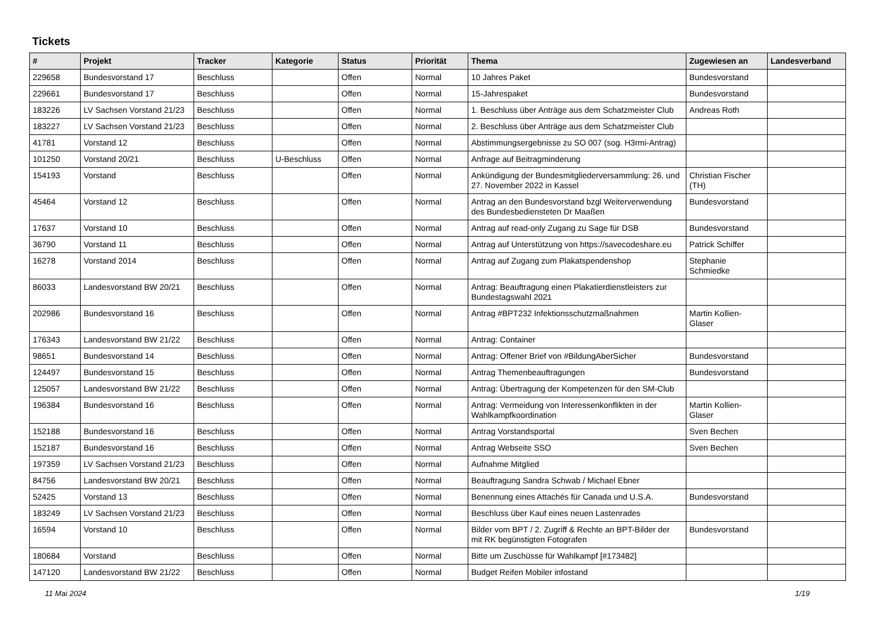Tickets
| # | Projekt | Tracker | Kategorie | Status | Priorität | Thema | Zugewiesen an | Landesverband |
| --- | --- | --- | --- | --- | --- | --- | --- | --- |
| 229658 | Bundesvorstand 17 | Beschluss | | Offen | Normal | 10 Jahres Paket | Bundesvorstand | |
| 229661 | Bundesvorstand 17 | Beschluss | | Offen | Normal | 15-Jahrespaket | Bundesvorstand | |
| 183226 | LV Sachsen Vorstand 21/23 | Beschluss | | Offen | Normal | 1. Beschluss über Anträge aus dem Schatzmeister Club | Andreas Roth | |
| 183227 | LV Sachsen Vorstand 21/23 | Beschluss | | Offen | Normal | 2. Beschluss über Anträge aus dem Schatzmeister Club | | |
| 41781 | Vorstand 12 | Beschluss | | Offen | Normal | Abstimmungsergebnisse zu SO 007 (sog. H3rmi-Antrag) | | |
| 101250 | Vorstand 20/21 | Beschluss | U-Beschluss | Offen | Normal | Anfrage auf Beitragminderung | | |
| 154193 | Vorstand | Beschluss | | Offen | Normal | Ankündigung der Bundesmitgliederversammlung: 26. und 27. November 2022 in Kassel | Christian Fischer (TH) | |
| 45464 | Vorstand 12 | Beschluss | | Offen | Normal | Antrag an den Bundesvorstand bzgl Weiterverwendung des Bundesbediensteten Dr Maaßen | Bundesvorstand | |
| 17637 | Vorstand 10 | Beschluss | | Offen | Normal | Antrag auf read-only Zugang zu Sage für DSB | Bundesvorstand | |
| 36790 | Vorstand 11 | Beschluss | | Offen | Normal | Antrag auf Unterstützung von https://savecodeshare.eu | Patrick Schiffer | |
| 16278 | Vorstand 2014 | Beschluss | | Offen | Normal | Antrag auf Zugang zum Plakatspendenshop | Stephanie Schmiedke | |
| 86033 | Landesvorstand BW 20/21 | Beschluss | | Offen | Normal | Antrag: Beauftragung einen Plakatierdienstleisters zur Bundestagswahl 2021 | | |
| 202986 | Bundesvorstand 16 | Beschluss | | Offen | Normal | Antrag #BPT232 Infektionsschutzmaßnahmen | Martin Kollien-Glaser | |
| 176343 | Landesvorstand BW 21/22 | Beschluss | | Offen | Normal | Antrag: Container | | |
| 98651 | Bundesvorstand 14 | Beschluss | | Offen | Normal | Antrag: Offener Brief von #BildungAberSicher | Bundesvorstand | |
| 124497 | Bundesvorstand 15 | Beschluss | | Offen | Normal | Antrag Themenbeauftragungen | Bundesvorstand | |
| 125057 | Landesvorstand BW 21/22 | Beschluss | | Offen | Normal | Antrag: Übertragung der Kompetenzen für den SM-Club | | |
| 196384 | Bundesvorstand 16 | Beschluss | | Offen | Normal | Antrag: Vermeidung von Interessenkonflikten in der Wahlkampfkoordination | Martin Kollien-Glaser | |
| 152188 | Bundesvorstand 16 | Beschluss | | Offen | Normal | Antrag Vorstandsportal | Sven Bechen | |
| 152187 | Bundesvorstand 16 | Beschluss | | Offen | Normal | Antrag Webseite SSO | Sven Bechen | |
| 197359 | LV Sachsen Vorstand 21/23 | Beschluss | | Offen | Normal | Aufnahme Mitglied | | |
| 84756 | Landesvorstand BW 20/21 | Beschluss | | Offen | Normal | Beauftragung Sandra Schwab / Michael Ebner | | |
| 52425 | Vorstand 13 | Beschluss | | Offen | Normal | Benennung eines Attachés für Canada und U.S.A. | Bundesvorstand | |
| 183249 | LV Sachsen Vorstand 21/23 | Beschluss | | Offen | Normal | Beschluss über Kauf eines neuen Lastenrades | | |
| 16594 | Vorstand 10 | Beschluss | | Offen | Normal | Bilder vom BPT / 2. Zugriff & Rechte an BPT-Bilder der mit RK begünstigten Fotografen | Bundesvorstand | |
| 180684 | Vorstand | Beschluss | | Offen | Normal | Bitte um Zuschüsse für Wahlkampf [#173482] | | |
| 147120 | Landesvorstand BW 21/22 | Beschluss | | Offen | Normal | Budget Reifen Mobiler infostand | | |
11 Mai 2024 1/19